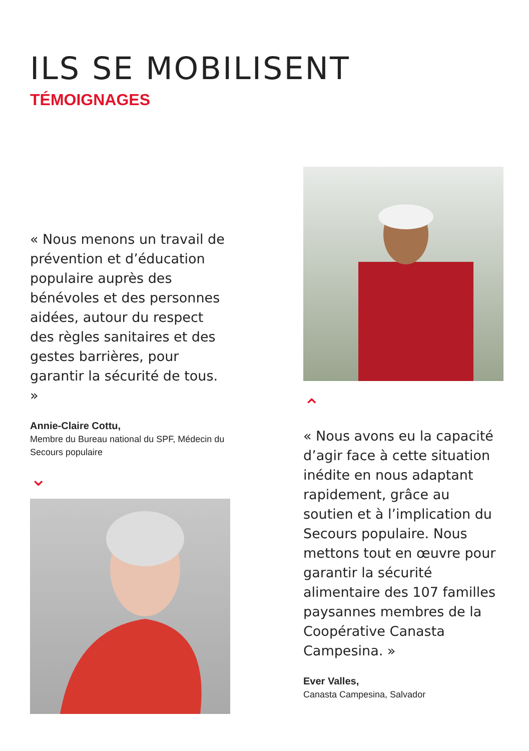ILS SE MOBILISENT
TÉMOIGNAGES
« Nous menons un travail de prévention et d’éducation populaire auprès des bénévoles et des personnes aidées, autour du respect des règles sanitaires et des gestes barrières, pour garantir la sécurité de tous. »
Annie-Claire Cottu,
Membre du Bureau national du SPF, Médecin du Secours populaire
⌄
⌃
« Nous avons eu la capacité d’agir face à cette situation inédite en nous adaptant rapidement, grâce au soutien et à l’implication du Secours populaire. Nous mettons tout en œuvre pour garantir la sécurité alimentaire des 107 familles paysannes membres de la Coopérative Canasta Campesina. »
Ever Valles,
Canasta Campesina, Salvador